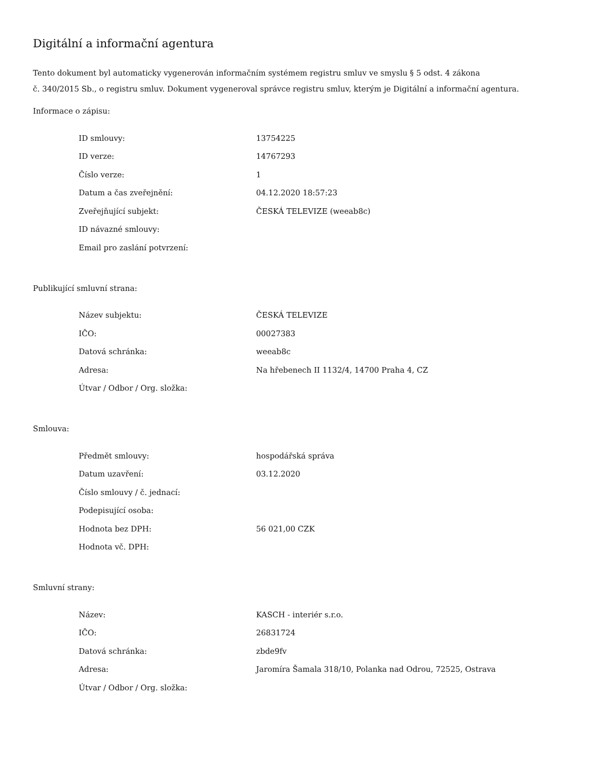Digitální a informační agentura
Tento dokument byl automaticky vygenerován informačním systémem registru smluv ve smyslu § 5 odst. 4 zákona
č. 340/2015 Sb., o registru smluv. Dokument vygeneroval správce registru smluv, kterým je Digitální a informační agentura.
Informace o zápisu:
| ID smlouvy: | 13754225 |
| ID verze: | 14767293 |
| Číslo verze: | 1 |
| Datum a čas zveřejnění: | 04.12.2020 18:57:23 |
| Zveřejňující subjekt: | ČESKÁ TELEVIZE (weeab8c) |
| ID návazné smlouvy: | |
| Email pro zaslání potvrzení: | |
Publikující smluvní strana:
| Název subjektu: | ČESKÁ TELEVIZE |
| IČO: | 00027383 |
| Datová schránka: | weeab8c |
| Adresa: | Na hřebenech II 1132/4, 14700 Praha 4, CZ |
| Útvar / Odbor / Org. složka: | |
Smlouva:
| Předmět smlouvy: | hospodářská správa |
| Datum uzavření: | 03.12.2020 |
| Číslo smlouvy / č. jednací: | |
| Podepisující osoba: | |
| Hodnota bez DPH: | 56 021,00 CZK |
| Hodnota vč. DPH: | |
Smluvní strany:
| Název: | KASCH - interiér s.r.o. |
| IČO: | 26831724 |
| Datová schránka: | zbde9fv |
| Adresa: | Jaromíra Šamala 318/10, Polanka nad Odrou, 72525, Ostrava |
| Útvar / Odbor / Org. složka: | |